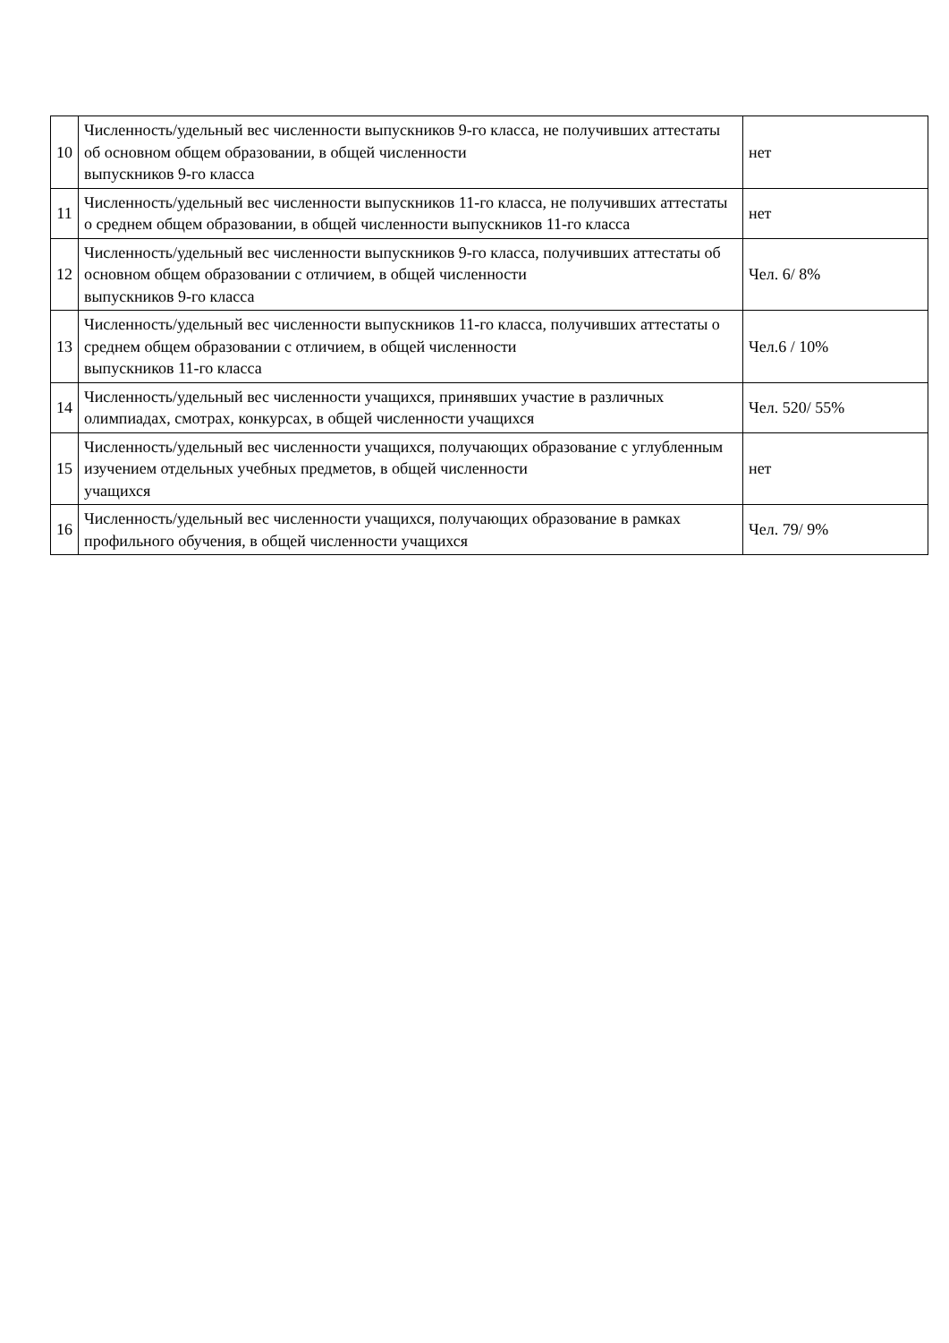| 10 | Численность/удельный вес численности выпускников 9-го класса, не получивших аттестаты об основном общем образовании, в общей численности выпускников 9-го класса | нет |
| 11 | Численность/удельный вес численности выпускников 11-го класса, не получивших аттестаты о среднем общем образовании, в общей численности выпускников 11-го класса | нет |
| 12 | Численность/удельный вес численности выпускников 9-го класса, получивших аттестаты об основном общем образовании с отличием, в общей численности выпускников 9-го класса | Чел. 6/ 8% |
| 13 | Численность/удельный вес численности выпускников 11-го класса, получивших аттестаты о среднем общем образовании с отличием, в общей численности выпускников 11-го класса | Чел.6 / 10% |
| 14 | Численность/удельный вес численности учащихся, принявших участие в различных олимпиадах, смотрах, конкурсах, в общей численности учащихся | Чел. 520/ 55% |
| 15 | Численность/удельный вес численности учащихся, получающих образование с углубленным изучением отдельных учебных предметов, в общей численности учащихся | нет |
| 16 | Численность/удельный вес численности учащихся, получающих образование в рамках профильного обучения, в общей численности учащихся | Чел. 79/ 9% |